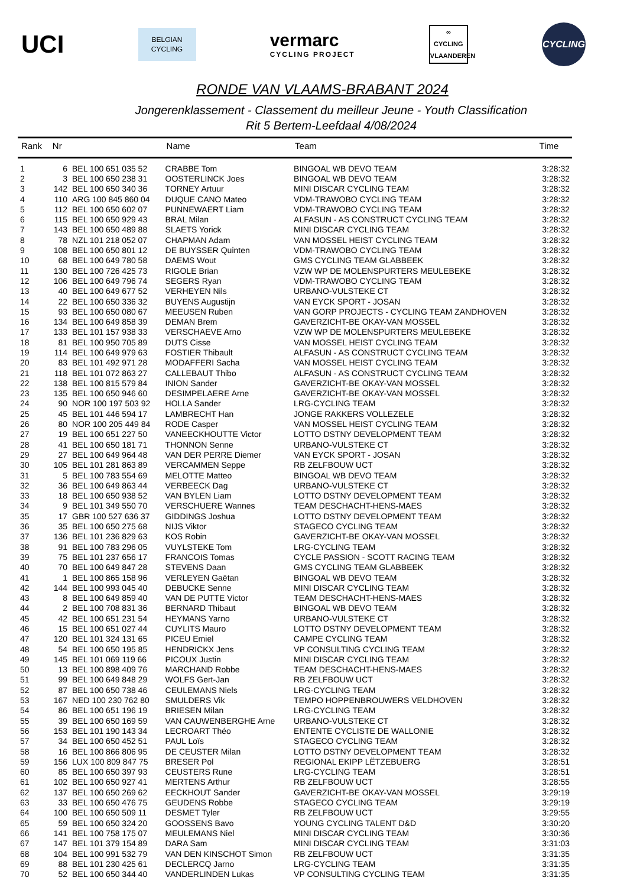UCI
BELGIAN
CYCLING
vermarc
CYCLING PROJECT
∞
CYCLING
VLAANDEREN
CYCLING
RONDE VAN VLAAMS-BRABANT 2024
Jongerenklassement - Classement du meilleur Jeune - Youth Classification
Rit 5 Bertem-Leefdaal 4/08/2024
| Rank | Nr | | Name | Team | Time |
| --- | --- | --- | --- | --- | --- |
| 1 | 6 | BEL 100 651 035 52 | CRABBE Tom | BINGOAL WB DEVO TEAM | 3:28:32 |
| 2 | 3 | BEL 100 650 238 31 | OOSTERLINCK Joes | BINGOAL WB DEVO TEAM | 3:28:32 |
| 3 | 142 | BEL 100 650 340 36 | TORNEY Artuur | MINI DISCAR CYCLING TEAM | 3:28:32 |
| 4 | 110 | ARG 100 845 860 04 | DUQUE CANO Mateo | VDM-TRAWOBO CYCLING TEAM | 3:28:32 |
| 5 | 112 | BEL 100 650 602 07 | PUNNEWAERT Liam | VDM-TRAWOBO CYCLING TEAM | 3:28:32 |
| 6 | 115 | BEL 100 650 929 43 | BRAL Milan | ALFASUN - AS CONSTRUCT CYCLING TEAM | 3:28:32 |
| 7 | 143 | BEL 100 650 489 88 | SLAETS Yorick | MINI DISCAR CYCLING TEAM | 3:28:32 |
| 8 | 78 | NZL 101 218 052 07 | CHAPMAN Adam | VAN MOSSEL HEIST CYCLING TEAM | 3:28:32 |
| 9 | 108 | BEL 100 650 801 12 | DE BUYSSER Quinten | VDM-TRAWOBO CYCLING TEAM | 3:28:32 |
| 10 | 68 | BEL 100 649 780 58 | DAEMS Wout | GMS CYCLING TEAM GLABBEEK | 3:28:32 |
| 11 | 130 | BEL 100 726 425 73 | RIGOLE Brian | VZW WP DE MOLENSPURTERS MEULEBEKE | 3:28:32 |
| 12 | 106 | BEL 100 649 796 74 | SEGERS Ryan | VDM-TRAWOBO CYCLING TEAM | 3:28:32 |
| 13 | 40 | BEL 100 649 677 52 | VERHEYEN Nils | URBANO-VULSTEKE CT | 3:28:32 |
| 14 | 22 | BEL 100 650 336 32 | BUYENS Augustijn | VAN EYCK SPORT - JOSAN | 3:28:32 |
| 15 | 93 | BEL 100 650 080 67 | MEEUSEN Ruben | VAN GORP PROJECTS - CYCLING TEAM ZANDHOVEN | 3:28:32 |
| 16 | 134 | BEL 100 649 858 39 | DEMAN Brem | GAVERZICHT-BE OKAY-VAN MOSSEL | 3:28:32 |
| 17 | 133 | BEL 101 157 938 33 | VERSCHAEVE Arno | VZW WP DE MOLENSPURTERS MEULEBEKE | 3:28:32 |
| 18 | 81 | BEL 100 950 705 89 | DUTS Cisse | VAN MOSSEL HEIST CYCLING TEAM | 3:28:32 |
| 19 | 114 | BEL 100 649 979 63 | FOSTIER Thibault | ALFASUN - AS CONSTRUCT CYCLING TEAM | 3:28:32 |
| 20 | 83 | BEL 101 492 971 28 | MODAFFERI Sacha | VAN MOSSEL HEIST CYCLING TEAM | 3:28:32 |
| 21 | 118 | BEL 101 072 863 27 | CALLEBAUT Thibo | ALFASUN - AS CONSTRUCT CYCLING TEAM | 3:28:32 |
| 22 | 138 | BEL 100 815 579 84 | INION Sander | GAVERZICHT-BE OKAY-VAN MOSSEL | 3:28:32 |
| 23 | 135 | BEL 100 650 946 60 | DESIMPELAERE Arne | GAVERZICHT-BE OKAY-VAN MOSSEL | 3:28:32 |
| 24 | 90 | NOR 100 197 503 92 | HOLLA Sander | LRG-CYCLING TEAM | 3:28:32 |
| 25 | 45 | BEL 101 446 594 17 | LAMBRECHT Han | JONGE RAKKERS VOLLEZELE | 3:28:32 |
| 26 | 80 | NOR 100 205 449 84 | RODE Casper | VAN MOSSEL HEIST CYCLING TEAM | 3:28:32 |
| 27 | 19 | BEL 100 651 227 50 | VANEECKHOUTTE Victor | LOTTO DSTNY DEVELOPMENT TEAM | 3:28:32 |
| 28 | 41 | BEL 100 650 181 71 | THONNON Senne | URBANO-VULSTEKE CT | 3:28:32 |
| 29 | 27 | BEL 100 649 964 48 | VAN DER PERRE Diemer | VAN EYCK SPORT - JOSAN | 3:28:32 |
| 30 | 105 | BEL 101 281 863 89 | VERCAMMEN Seppe | RB ZELFBOUW UCT | 3:28:32 |
| 31 | 5 | BEL 100 783 554 69 | MELOTTE Matteo | BINGOAL WB DEVO TEAM | 3:28:32 |
| 32 | 36 | BEL 100 649 863 44 | VERBEECK Dag | URBANO-VULSTEKE CT | 3:28:32 |
| 33 | 18 | BEL 100 650 938 52 | VAN BYLEN Liam | LOTTO DSTNY DEVELOPMENT TEAM | 3:28:32 |
| 34 | 9 | BEL 101 349 550 70 | VERSCHUERE Wannes | TEAM DESCHACHT-HENS-MAES | 3:28:32 |
| 35 | 17 | GBR 100 527 636 37 | GIDDINGS Joshua | LOTTO DSTNY DEVELOPMENT TEAM | 3:28:32 |
| 36 | 35 | BEL 100 650 275 68 | NIJS Viktor | STAGECO CYCLING TEAM | 3:28:32 |
| 37 | 136 | BEL 101 236 829 63 | KOS Robin | GAVERZICHT-BE OKAY-VAN MOSSEL | 3:28:32 |
| 38 | 91 | BEL 100 783 296 05 | VUYLSTEKE Tom | LRG-CYCLING TEAM | 3:28:32 |
| 39 | 75 | BEL 101 237 656 17 | FRANCOIS Tomas | CYCLE PASSION - SCOTT RACING TEAM | 3:28:32 |
| 40 | 70 | BEL 100 649 847 28 | STEVENS Daan | GMS CYCLING TEAM GLABBEEK | 3:28:32 |
| 41 | 1 | BEL 100 865 158 96 | VERLEYEN Gaëtan | BINGOAL WB DEVO TEAM | 3:28:32 |
| 42 | 144 | BEL 100 993 045 40 | DEBUCKE Senne | MINI DISCAR CYCLING TEAM | 3:28:32 |
| 43 | 8 | BEL 100 649 859 40 | VAN DE PUTTE Victor | TEAM DESCHACHT-HENS-MAES | 3:28:32 |
| 44 | 2 | BEL 100 708 831 36 | BERNARD Thibaut | BINGOAL WB DEVO TEAM | 3:28:32 |
| 45 | 42 | BEL 100 651 231 54 | HEYMANS Yarno | URBANO-VULSTEKE CT | 3:28:32 |
| 46 | 15 | BEL 100 651 027 44 | CUYLITS Mauro | LOTTO DSTNY DEVELOPMENT TEAM | 3:28:32 |
| 47 | 120 | BEL 101 324 131 65 | PICEU Emiel | CAMPE CYCLING TEAM | 3:28:32 |
| 48 | 54 | BEL 100 650 195 85 | HENDRICKX Jens | VP CONSULTING CYCLING TEAM | 3:28:32 |
| 49 | 145 | BEL 101 069 119 66 | PICOUX Justin | MINI DISCAR CYCLING TEAM | 3:28:32 |
| 50 | 13 | BEL 100 898 409 76 | MARCHAND Robbe | TEAM DESCHACHT-HENS-MAES | 3:28:32 |
| 51 | 99 | BEL 100 649 848 29 | WOLFS Gert-Jan | RB ZELFBOUW UCT | 3:28:32 |
| 52 | 87 | BEL 100 650 738 46 | CEULEMANS Niels | LRG-CYCLING TEAM | 3:28:32 |
| 53 | 167 | NED 100 230 762 80 | SMULDERS Vik | TEMPO HOPPENBROUWERS VELDHOVEN | 3:28:32 |
| 54 | 86 | BEL 100 651 196 19 | BRIESEN Milan | LRG-CYCLING TEAM | 3:28:32 |
| 55 | 39 | BEL 100 650 169 59 | VAN CAUWENBERGHE Arne | URBANO-VULSTEKE CT | 3:28:32 |
| 56 | 153 | BEL 101 190 143 34 | LECROART Théo | ENTENTE CYCLISTE DE WALLONIE | 3:28:32 |
| 57 | 34 | BEL 100 650 452 51 | PAUL Loïs | STAGECO CYCLING TEAM | 3:28:32 |
| 58 | 16 | BEL 100 866 806 95 | DE CEUSTER Milan | LOTTO DSTNY DEVELOPMENT TEAM | 3:28:32 |
| 59 | 156 | LUX 100 809 847 75 | BRESER Pol | REGIONAL EKIPP LËTZEBUERG | 3:28:51 |
| 60 | 85 | BEL 100 650 397 93 | CEUSTERS Rune | LRG-CYCLING TEAM | 3:28:51 |
| 61 | 102 | BEL 100 650 927 41 | MERTENS Arthur | RB ZELFBOUW UCT | 3:28:55 |
| 62 | 137 | BEL 100 650 269 62 | EECKHOUT Sander | GAVERZICHT-BE OKAY-VAN MOSSEL | 3:29:19 |
| 63 | 33 | BEL 100 650 476 75 | GEUDENS Robbe | STAGECO CYCLING TEAM | 3:29:19 |
| 64 | 100 | BEL 100 650 509 11 | DESMET Tyler | RB ZELFBOUW UCT | 3:29:55 |
| 65 | 59 | BEL 100 650 324 20 | GOOSSENS Bavo | YOUNG CYCLING TALENT D&D | 3:30:20 |
| 66 | 141 | BEL 100 758 175 07 | MEULEMANS Niel | MINI DISCAR CYCLING TEAM | 3:30:36 |
| 67 | 147 | BEL 101 379 154 89 | DARA Sam | MINI DISCAR CYCLING TEAM | 3:31:03 |
| 68 | 104 | BEL 100 991 532 79 | VAN DEN KINSCHOT Simon | RB ZELFBOUW UCT | 3:31:35 |
| 69 | 88 | BEL 101 230 425 61 | DECLERCQ Jarno | LRG-CYCLING TEAM | 3:31:35 |
| 70 | 52 | BEL 100 650 344 40 | VANDERLINDEN Lukas | VP CONSULTING CYCLING TEAM | 3:31:35 |